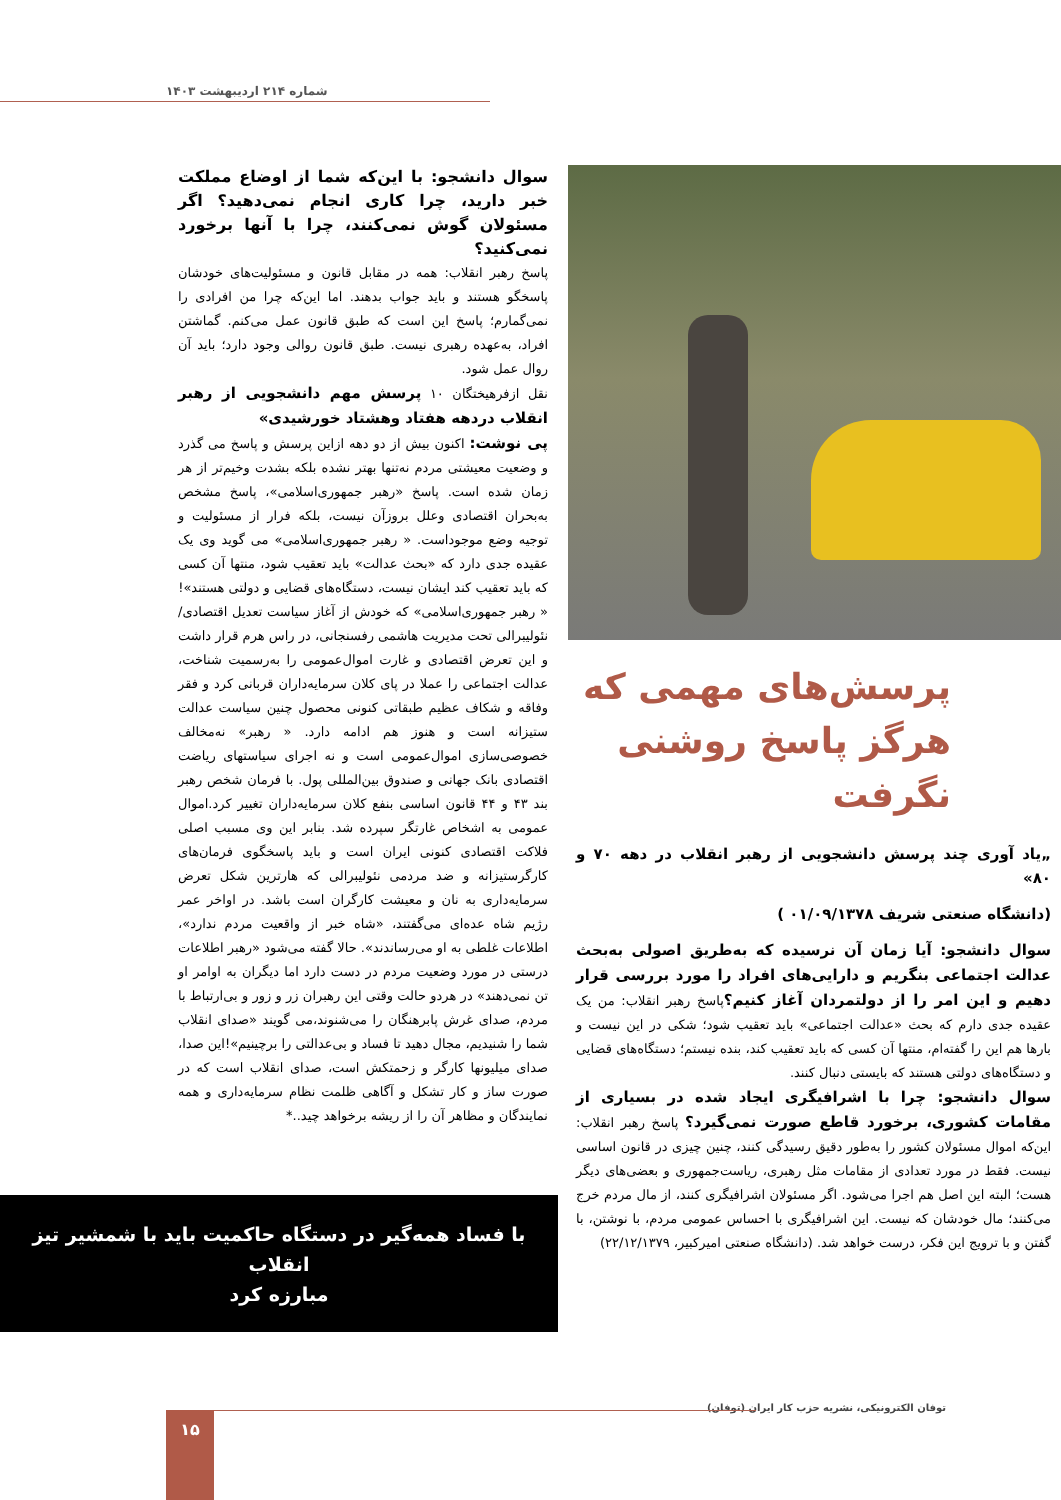شماره ۲۱۴ اردیبهشت ۱۴۰۳
پرسش‌های مهمی که هرگز پاسخ روشنی نگرفت
„یاد آوری چند پرسش دانشجویی از رهبر انقلاب در دهه ۷۰ و ۸۰»
(دانشگاه صنعتی شریف ۰۱/۰۹/۱۳۷۸ )
سوال دانشجو: آیا زمان آن نرسیده که به‌طریق اصولی به‌بحث عدالت اجتماعی بنگریم و دارایی‌های افراد را مورد بررسی قرار دهیم و این امر را از دولتمردان آغاز کنیم؟پاسخ رهبر انقلاب: من یک عقیده جدی دارم که بحث «عدالت اجتماعی» باید تعقیب شود؛ شکی در این نیست و بارها هم این را گفته‌ام، منتها آن کسی که باید تعقیب کند، بنده نیستم؛ دستگاه‌های قضایی و دستگاه‌های دولتی هستند که بایستی دنبال کنند.
سوال دانشجو: چرا با اشرافیگری ایجاد شده در بسیاری از مقامات کشوری، برخورد قاطع صورت نمی‌گیرد؟ پاسخ رهبر انقلاب: این‌که اموال مسئولان کشور را به‌طور دقیق رسیدگی کنند، چنین چیزی در قانون اساسی نیست. فقط در مورد تعدادی از مقامات مثل رهبری، ریاست‌جمهوری و بعضی‌های دیگر هست؛ البته این اصل هم اجرا می‌شود. اگر مسئولان اشرافیگری کنند، از مال مردم خرج می‌کنند؛ مال خودشان که نیست. این اشرافیگری با احساس عمومی مردم، با نوشتن، با گفتن و با ترویج این فکر، درست خواهد شد. (دانشگاه صنعتی امیرکبیر، ۲۲/۱۲/۱۳۷۹)
سوال دانشجو: با این‌که شما از اوضاع مملکت خبر دارید، چرا کاری انجام نمی‌دهید؟ اگر مسئولان گوش نمی‌کنند، چرا با آنها برخورد نمی‌کنید؟
پاسخ رهبر انقلاب: همه در مقابل قانون و مسئولیت‌های خودشان پاسخگو هستند و باید جواب بدهند. اما این‌که چرا من افرادی را نمی‌گمارم؛ پاسخ این است که طبق قانون عمل می‌کنم. گماشتن افراد، به‌عهده رهبری نیست. طبق قانون روالی وجود دارد؛ باید آن روال عمل شود.
نقل ازفرهیختگان ۱۰ پرسش مهم دانشجویی از رهبر انقلاب دردهه هفتاد وهشتاد خورشیدی»
پی نوشت: اکنون بیش از دو دهه ازاین پرسش و پاسخ می گذرد و وضعیت معیشتی مردم نه‌تنها بهتر نشده بلکه بشدت وخیم‌تر از هر زمان شده است. پاسخ «رهبر جمهوری‌اسلامی»، پاسخ مشخص به‌بحران اقتصادی وعلل بروزآن نیست، بلکه فرار از مسئولیت و توجیه وضع موجوداست. « رهبر جمهوری‌اسلامی» می گوید وی یک عقیده جدی دارد که «بحث عدالت» باید تعقیب شود، منتها آن کسی که باید تعقیب کند ایشان نیست، دستگاه‌های قضایی و دولتی هستند»!
« رهبر جمهوری‌اسلامی» که خودش از آغاز سیاست تعدیل اقتصادی/نئولیبرالی تحت مدیریت هاشمی رفسنجانی، در راس هرم قرار داشت و این تعرض اقتصادی و غارت اموال‌عمومی را به‌رسمیت شناخت، عدالت اجتماعی را عملا در پای کلان سرمایه‌داران قربانی کرد و فقر وفاقه و شکاف عظیم طبقاتی کنونی محصول چنین سیاست عدالت ستیزانه است و هنوز هم ادامه دارد. « رهبر» نه‌مخالف خصوصی‌سازی اموال‌عمومی است و نه اجرای سیاستهای ریاضت اقتصادی بانک جهانی و صندوق بین‌المللی پول. با فرمان شخص رهبر بند ۴۳ و ۴۴ قانون اساسی بنفع کلان سرمایه‌داران تغییر کرد.اموال عمومی به اشخاص غارتگر سپرده شد. بنابر این وی مسبب اصلی فلاکت اقتصادی کنونی ایران است و باید پاسخگوی فرمان‌های کارگرستیزانه و ضد مردمی نئولیبرالی که هارترین شکل تعرض سرمایه‌داری به نان و معیشت کارگران است باشد. در اواخر عمر رژیم شاه عده‌ای می‌گفتند، «شاه خبر از واقعیت مردم ندارد»، اطلاعات غلطی به او می‌رساندند». حالا گفته می‌شود «رهبر اطلاعات درستی در مورد وضعیت مردم در دست دارد اما دیگران به اوامر او تن نمی‌دهند» در هردو حالت وقتی این رهبران زر و زور و بی‌ارتباط با مردم، صدای غرش پابرهنگان را می‌شنوند،می گویند «صدای انقلاب شما را شنیدیم، مجال دهید تا فساد و بی‌عدالتی را برچینیم»!این صدا، صدای میلیونها کارگر و زحمتکش است، صدای انقلاب است که در صورت ساز و کار تشکل و آگاهی ظلمت نظام سرمایه‌داری و همه نمایندگان و مظاهر آن را از ریشه برخواهد چید..*
با فساد همه‌گیر در دستگاه حاکمیت باید با شمشیر تیز انقلاب
مبارزه کرد
توفان الکترونیکی، نشریه حزب کار ایران (توفان)
۱۵